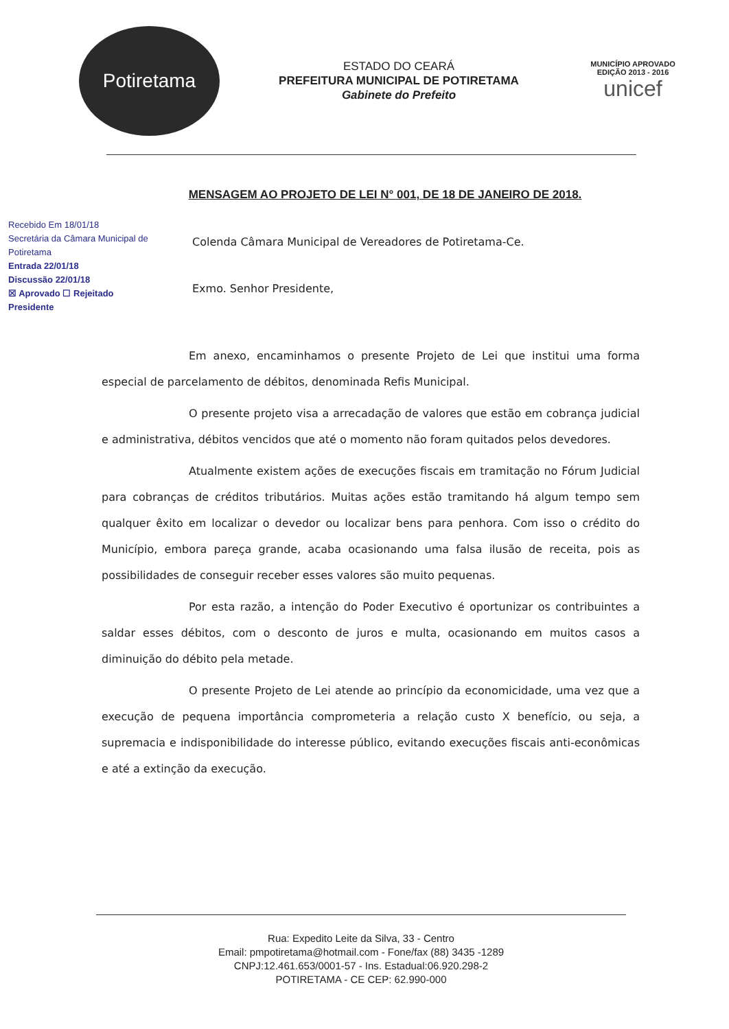Potiretama
ESTADO DO CEARÁ
PREFEITURA MUNICIPAL DE POTIRETAMA
Gabinete do Prefeito
MUNICÍPIO APROVADO
EDIÇÃO 2013 - 2016
unicef
MENSAGEM AO PROJETO DE LEI N° 001, DE 18 DE JANEIRO DE 2018.
Recebido Em 18/01/18
Secretária da Câmara Municipal de Potiretama
Entrada 22/01/18
Discussão 22/01/18
☒ Aprovado ☐ Rejeitado
Presidente
Colenda Câmara Municipal de Vereadores de Potiretama-Ce.
Exmo. Senhor Presidente,
Em anexo, encaminhamos o presente Projeto de Lei que institui uma forma especial de parcelamento de débitos, denominada Refis Municipal.
O presente projeto visa a arrecadação de valores que estão em cobrança judicial e administrativa, débitos vencidos que até o momento não foram quitados pelos devedores.
Atualmente existem ações de execuções fiscais em tramitação no Fórum Judicial para cobranças de créditos tributários. Muitas ações estão tramitando há algum tempo sem qualquer êxito em localizar o devedor ou localizar bens para penhora. Com isso o crédito do Município, embora pareça grande, acaba ocasionando uma falsa ilusão de receita, pois as possibilidades de conseguir receber esses valores são muito pequenas.
Por esta razão, a intenção do Poder Executivo é oportunizar os contribuintes a saldar esses débitos, com o desconto de juros e multa, ocasionando em muitos casos a diminuição do débito pela metade.
O presente Projeto de Lei atende ao princípio da economicidade, uma vez que a execução de pequena importância comprometeria a relação custo X benefício, ou seja, a supremacia e indisponibilidade do interesse público, evitando execuções fiscais anti-econômicas e até a extinção da execução.
Rua: Expedito Leite da Silva, 33 - Centro
Email: pmpotiretama@hotmail.com - Fone/fax (88) 3435 -1289
CNPJ:12.461.653/0001-57 - Ins. Estadual:06.920.298-2
POTIRETAMA - CE CEP: 62.990-000